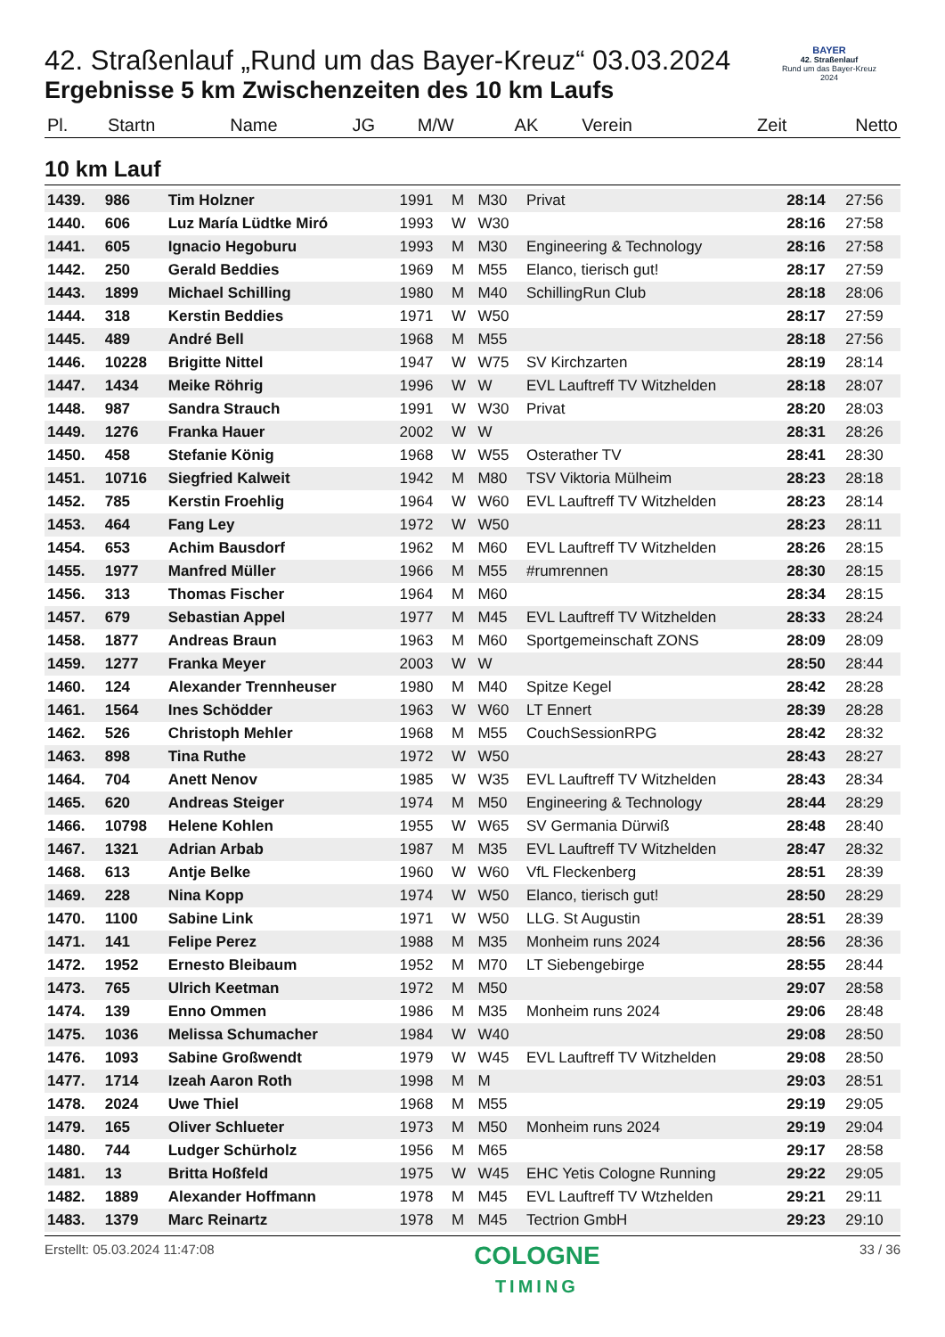BAYER
42. Straßenlauf
Rund um das Bayer-Kreuz
2024
42. Straßenlauf „Rund um das Bayer-Kreuz“ 03.03.2024
Ergebnisse 5 km Zwischenzeiten des 10 km Laufs
| Pl. | Startn | Name | JG | M/W | AK | Verein | Zeit | Netto |
| --- | --- | --- | --- | --- | --- | --- | --- | --- |
10 km Lauf
| 1439. | 986 | Tim Holzner | 1991 | M | M30 | Privat | 28:14 | 27:56 |
| 1440. | 606 | Luz María Lüdtke Miró | 1993 | W | W30 | | 28:16 | 27:58 |
| 1441. | 605 | Ignacio Hegoburu | 1993 | M | M30 | Engineering & Technology | 28:16 | 27:58 |
| 1442. | 250 | Gerald Beddies | 1969 | M | M55 | Elanco, tierisch gut! | 28:17 | 27:59 |
| 1443. | 1899 | Michael Schilling | 1980 | M | M40 | SchillingRun Club | 28:18 | 28:06 |
| 1444. | 318 | Kerstin Beddies | 1971 | W | W50 | | 28:17 | 27:59 |
| 1445. | 489 | André Bell | 1968 | M | M55 | | 28:18 | 27:56 |
| 1446. | 10228 | Brigitte Nittel | 1947 | W | W75 | SV Kirchzarten | 28:19 | 28:14 |
| 1447. | 1434 | Meike Röhrig | 1996 | W | W | EVL Lauftreff TV Witzhelden | 28:18 | 28:07 |
| 1448. | 987 | Sandra Strauch | 1991 | W | W30 | Privat | 28:20 | 28:03 |
| 1449. | 1276 | Franka Hauer | 2002 | W | W | | 28:31 | 28:26 |
| 1450. | 458 | Stefanie König | 1968 | W | W55 | Osterather TV | 28:41 | 28:30 |
| 1451. | 10716 | Siegfried Kalweit | 1942 | M | M80 | TSV Viktoria Mülheim | 28:23 | 28:18 |
| 1452. | 785 | Kerstin Froehlig | 1964 | W | W60 | EVL Lauftreff TV Witzhelden | 28:23 | 28:14 |
| 1453. | 464 | Fang Ley | 1972 | W | W50 | | 28:23 | 28:11 |
| 1454. | 653 | Achim Bausdorf | 1962 | M | M60 | EVL Lauftreff TV Witzhelden | 28:26 | 28:15 |
| 1455. | 1977 | Manfred Müller | 1966 | M | M55 | #rumrennen | 28:30 | 28:15 |
| 1456. | 313 | Thomas Fischer | 1964 | M | M60 | | 28:34 | 28:15 |
| 1457. | 679 | Sebastian Appel | 1977 | M | M45 | EVL Lauftreff TV Witzhelden | 28:33 | 28:24 |
| 1458. | 1877 | Andreas Braun | 1963 | M | M60 | Sportgemeinschaft ZONS | 28:09 | 28:09 |
| 1459. | 1277 | Franka Meyer | 2003 | W | W | | 28:50 | 28:44 |
| 1460. | 124 | Alexander Trennheuser | 1980 | M | M40 | Spitze Kegel | 28:42 | 28:28 |
| 1461. | 1564 | Ines Schödder | 1963 | W | W60 | LT Ennert | 28:39 | 28:28 |
| 1462. | 526 | Christoph Mehler | 1968 | M | M55 | CouchSessionRPG | 28:42 | 28:32 |
| 1463. | 898 | Tina Ruthe | 1972 | W | W50 | | 28:43 | 28:27 |
| 1464. | 704 | Anett Nenov | 1985 | W | W35 | EVL Lauftreff TV Witzhelden | 28:43 | 28:34 |
| 1465. | 620 | Andreas Steiger | 1974 | M | M50 | Engineering & Technology | 28:44 | 28:29 |
| 1466. | 10798 | Helene Kohlen | 1955 | W | W65 | SV Germania Dürwiß | 28:48 | 28:40 |
| 1467. | 1321 | Adrian Arbab | 1987 | M | M35 | EVL Lauftreff TV Witzhelden | 28:47 | 28:32 |
| 1468. | 613 | Antje Belke | 1960 | W | W60 | VfL Fleckenberg | 28:51 | 28:39 |
| 1469. | 228 | Nina Kopp | 1974 | W | W50 | Elanco, tierisch gut! | 28:50 | 28:29 |
| 1470. | 1100 | Sabine Link | 1971 | W | W50 | LLG. St Augustin | 28:51 | 28:39 |
| 1471. | 141 | Felipe Perez | 1988 | M | M35 | Monheim runs 2024 | 28:56 | 28:36 |
| 1472. | 1952 | Ernesto Bleibaum | 1952 | M | M70 | LT Siebengebirge | 28:55 | 28:44 |
| 1473. | 765 | Ulrich Keetman | 1972 | M | M50 | | 29:07 | 28:58 |
| 1474. | 139 | Enno Ommen | 1986 | M | M35 | Monheim runs 2024 | 29:06 | 28:48 |
| 1475. | 1036 | Melissa Schumacher | 1984 | W | W40 | | 29:08 | 28:50 |
| 1476. | 1093 | Sabine Großwendt | 1979 | W | W45 | EVL Lauftreff TV Witzhelden | 29:08 | 28:50 |
| 1477. | 1714 | Izeah Aaron Roth | 1998 | M | M | | 29:03 | 28:51 |
| 1478. | 2024 | Uwe Thiel | 1968 | M | M55 | | 29:19 | 29:05 |
| 1479. | 165 | Oliver Schlueter | 1973 | M | M50 | Monheim runs 2024 | 29:19 | 29:04 |
| 1480. | 744 | Ludger Schürholz | 1956 | M | M65 | | 29:17 | 28:58 |
| 1481. | 13 | Britta Hoßfeld | 1975 | W | W45 | EHC Yetis Cologne Running | 29:22 | 29:05 |
| 1482. | 1889 | Alexander Hoffmann | 1978 | M | M45 | EVL Lauftreff TV Wtzhelden | 29:21 | 29:11 |
| 1483. | 1379 | Marc Reinartz | 1978 | M | M45 | Tectrion GmbH | 29:23 | 29:10 |
Erstellt: 05.03.2024 11:47:08
COLOGNE
TIMING
33 / 36